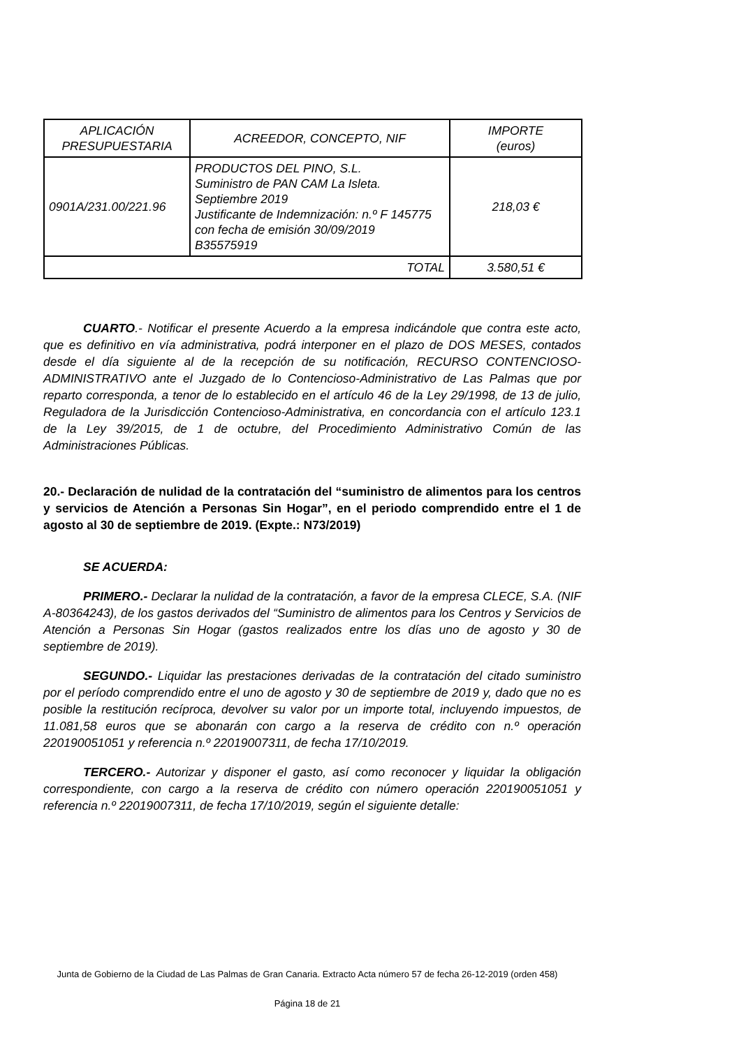| APLICACIÓN PRESUPUESTARIA | ACREEDOR, CONCEPTO, NIF | IMPORTE (euros) |
| --- | --- | --- |
| 0901A/231.00/221.96 | PRODUCTOS DEL PINO, S.L. Suministro de PAN CAM La Isleta. Septiembre 2019 Justificante de Indemnización: n.º F 145775 con fecha de emisión 30/09/2019 B35575919 | 218,03 € |
| TOTAL | | 3.580,51 € |
CUARTO.- Notificar el presente Acuerdo a la empresa indicándole que contra este acto, que es definitivo en vía administrativa, podrá interponer en el plazo de DOS MESES, contados desde el día siguiente al de la recepción de su notificación, RECURSO CONTENCIOSO-ADMINISTRATIVO ante el Juzgado de lo Contencioso-Administrativo de Las Palmas que por reparto corresponda, a tenor de lo establecido en el artículo 46 de la Ley 29/1998, de 13 de julio, Reguladora de la Jurisdicción Contencioso-Administrativa, en concordancia con el artículo 123.1 de la Ley 39/2015, de 1 de octubre, del Procedimiento Administrativo Común de las Administraciones Públicas.
20.- Declaración de nulidad de la contratación del “suministro de alimentos para los centros y servicios de Atención a Personas Sin Hogar”, en el periodo comprendido entre el 1 de agosto al 30 de septiembre de 2019. (Expte.: N73/2019)
SE ACUERDA:
PRIMERO.- Declarar la nulidad de la contratación, a favor de la empresa CLECE, S.A. (NIF A-80364243), de los gastos derivados del “Suministro de alimentos para los Centros y Servicios de Atención a Personas Sin Hogar (gastos realizados entre los días uno de agosto y 30 de septiembre de 2019).
SEGUNDO.- Liquidar las prestaciones derivadas de la contratación del citado suministro por el período comprendido entre el uno de agosto y 30 de septiembre de 2019 y, dado que no es posible la restitución recíproca, devolver su valor por un importe total, incluyendo impuestos, de 11.081,58 euros que se abonarán con cargo a la reserva de crédito con n.º operación 220190051051 y referencia n.º 22019007311, de fecha 17/10/2019.
TERCERO.- Autorizar y disponer el gasto, así como reconocer y liquidar la obligación correspondiente, con cargo a la reserva de crédito con número operación 220190051051 y referencia n.º 22019007311, de fecha 17/10/2019, según el siguiente detalle:
Junta de Gobierno de la Ciudad de Las Palmas de Gran Canaria. Extracto Acta número 57 de fecha 26-12-2019 (orden 458)
Página 18 de 21